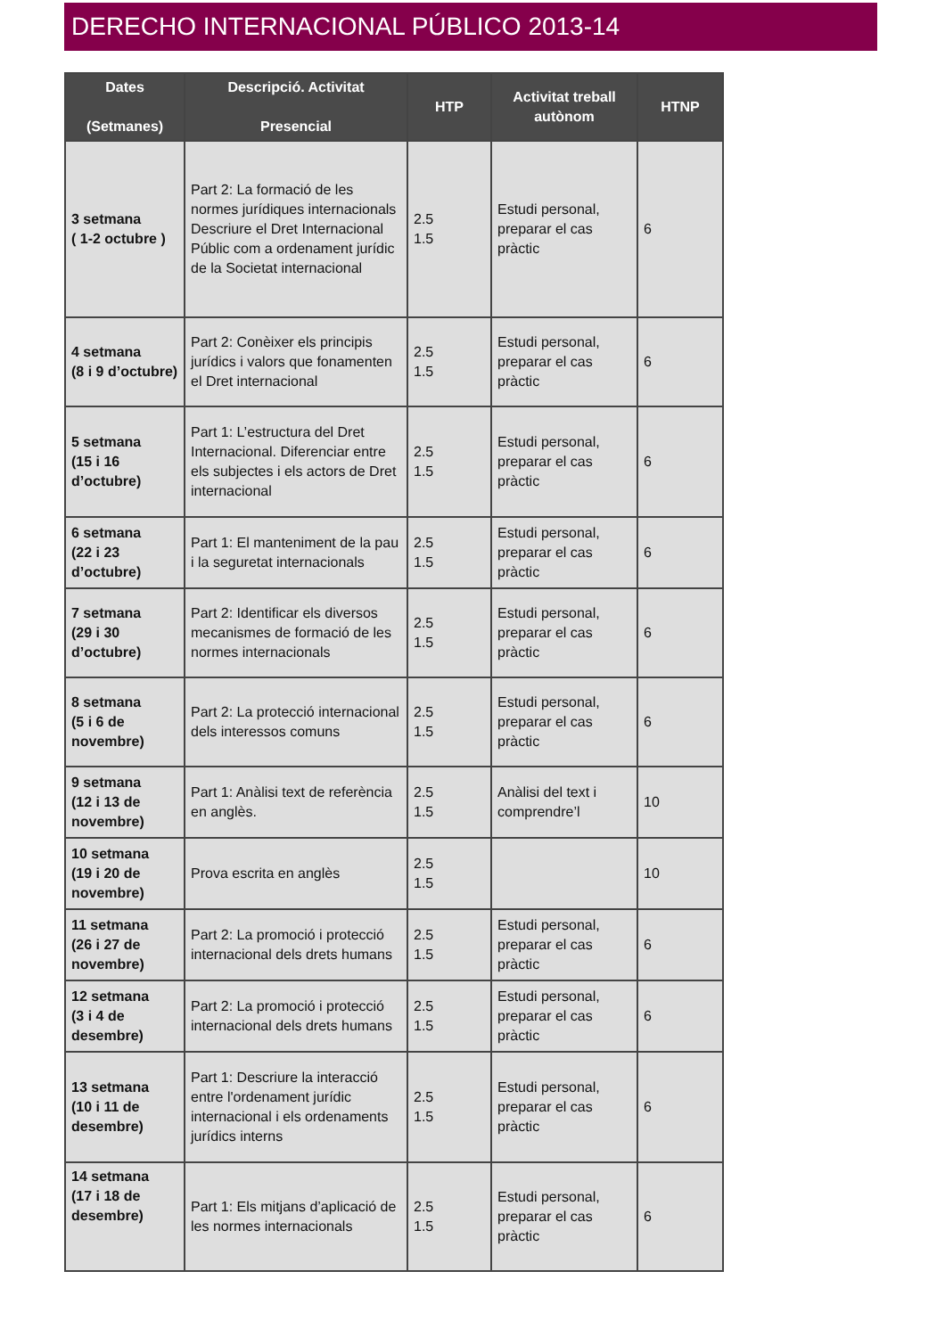DERECHO INTERNACIONAL PÚBLICO 2013-14
| Dates (Setmanes) | Descripció. Activitat Presencial | HTP | Activitat treball autònom | HTNP |
| --- | --- | --- | --- | --- |
| 3 setmana ( 1-2 octubre ) | Part 2: La formació de les normes jurídiques internacionals Descriure el Dret Internacional Públic com a ordenament jurídic de la Societat internacional | 2.5 1.5 | Estudi personal, preparar el cas pràctic | 6 |
| 4 setmana (8 i 9 d’octubre) | Part 2: Conèixer els principis jurídics i valors que fonamenten el Dret internacional | 2.5 1.5 | Estudi personal, preparar el cas pràctic | 6 |
| 5 setmana (15 i 16 d’octubre) | Part 1: L’estructura del Dret Internacional. Diferenciar entre els subjectes i els actors de Dret internacional | 2.5 1.5 | Estudi personal, preparar el cas pràctic | 6 |
| 6 setmana (22 i 23 d’octubre) | Part 1: El manteniment de la pau i la seguretat internacionals | 2.5 1.5 | Estudi personal, preparar el cas pràctic | 6 |
| 7 setmana (29 i 30 d’octubre) | Part 2: Identificar els diversos mecanismes de formació de les normes internacionals | 2.5 1.5 | Estudi personal, preparar el cas pràctic | 6 |
| 8 setmana (5 i 6 de novembre) | Part 2: La protecció internacional dels interessos comuns | 2.5 1.5 | Estudi personal, preparar el cas pràctic | 6 |
| 9 setmana (12 i 13 de novembre) | Part 1: Anàlisi text de referència en anglès. | 2.5 1.5 | Anàlisi del text i comprendre’l | 10 |
| 10 setmana (19 i 20 de novembre) | Prova escrita en anglès | 2.5 1.5 | | 10 |
| 11 setmana (26 i 27 de novembre) | Part 2: La promoció i protecció internacional dels drets humans | 2.5 1.5 | Estudi personal, preparar el cas pràctic | 6 |
| 12 setmana (3 i 4 de desembre) | Part 2: La promoció i protecció internacional dels drets humans | 2.5 1.5 | Estudi personal, preparar el cas pràctic | 6 |
| 13 setmana (10 i 11 de desembre) | Part 1: Descriure la interacció entre l'ordenament jurídic internacional i els ordenaments jurídics interns | 2.5 1.5 | Estudi personal, preparar el cas pràctic | 6 |
| 14 setmana (17 i 18 de desembre) | Part 1: Els mitjans d’aplicació de les normes internacionals | 2.5 1.5 | Estudi personal, preparar el cas pràctic | 6 |